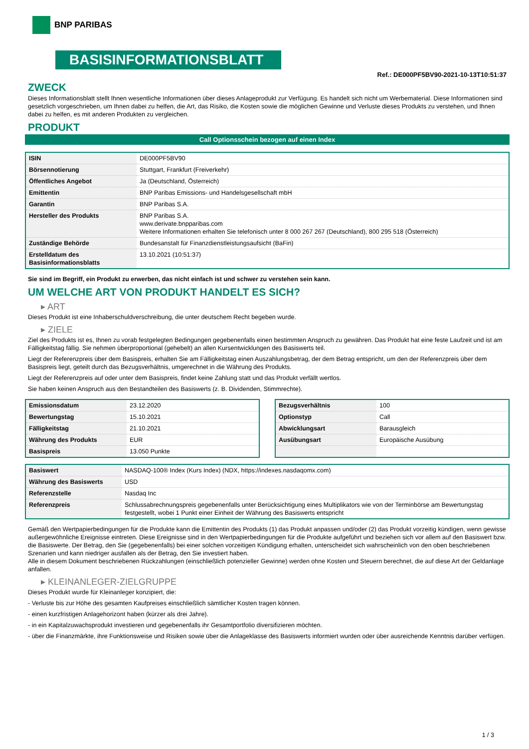BNP PARIBAS
BASISINFORMATIONSBLATT
Ref.: DE000PF5BV90-2021-10-13T10:51:37
ZWECK
Dieses Informationsblatt stellt Ihnen wesentliche Informationen über dieses Anlageprodukt zur Verfügung. Es handelt sich nicht um Werbematerial. Diese Informationen sind gesetzlich vorgeschrieben, um Ihnen dabei zu helfen, die Art, das Risiko, die Kosten sowie die möglichen Gewinne und Verluste dieses Produkts zu verstehen, und Ihnen dabei zu helfen, es mit anderen Produkten zu vergleichen.
PRODUKT
Call Optionsschein bezogen auf einen Index
| ISIN | DE000PF5BV90 |
| Börsennotierung | Stuttgart, Frankfurt (Freiverkehr) |
| Öffentliches Angebot | Ja (Deutschland, Österreich) |
| Emittentin | BNP Paribas Emissions- und Handelsgesellschaft mbH |
| Garantin | BNP Paribas S.A. |
| Hersteller des Produkts | BNP Paribas S.A. www.derivate.bnpparibas.com Weitere Informationen erhalten Sie telefonisch unter 8 000 267 267 (Deutschland), 800 295 518 (Österreich) |
| Zuständige Behörde | Bundesanstalt für Finanzdienstleistungsaufsicht (BaFin) |
| Erstelldatum des Basisinformationsblatts | 13.10.2021 (10:51:37) |
Sie sind im Begriff, ein Produkt zu erwerben, das nicht einfach ist und schwer zu verstehen sein kann.
UM WELCHE ART VON PRODUKT HANDELT ES SICH?
▸ ART
Dieses Produkt ist eine Inhaberschuldverschreibung, die unter deutschem Recht begeben wurde.
▸ ZIELE
Ziel des Produkts ist es, Ihnen zu vorab festgelegten Bedingungen gegebenenfalls einen bestimmten Anspruch zu gewähren. Das Produkt hat eine feste Laufzeit und ist am Fälligkeitstag fällig. Sie nehmen überproportional (gehebelt) an allen Kursentwicklungen des Basiswerts teil.
Liegt der Referenzpreis über dem Basispreis, erhalten Sie am Fälligkeitstag einen Auszahlungsbetrag, der dem Betrag entspricht, um den der Referenzpreis über dem Basispreis liegt, geteilt durch das Bezugsverhältnis, umgerechnet in die Währung des Produkts.
Liegt der Referenzpreis auf oder unter dem Basispreis, findet keine Zahlung statt und das Produkt verfällt wertlos.
Sie haben keinen Anspruch aus den Bestandteilen des Basiswerts (z. B. Dividenden, Stimmrechte).
| Emissionsdatum | 23.12.2020 |
| Bewertungstag | 15.10.2021 |
| Fälligkeitstag | 21.10.2021 |
| Währung des Produkts | EUR |
| Basispreis | 13.050 Punkte |
| Bezugsverhältnis | 100 |
| Optionstyp | Call |
| Abwicklungsart | Barausgleich |
| Ausübungsart | Europäische Ausübung |
| Basiswert | NASDAQ-100® Index (Kurs Index) (NDX, https://indexes.nasdaqomx.com) |
| Währung des Basiswerts | USD |
| Referenzstelle | Nasdaq Inc |
| Referenzpreis | Schlussabrechnungspreis gegebenenfalls unter Berücksichtigung eines Multiplikators wie von der Terminbörse am Bewertungstag festgestellt, wobei 1 Punkt einer Einheit der Währung des Basiswerts entspricht |
Gemäß den Wertpapierbedingungen für die Produkte kann die Emittentin des Produkts (1) das Produkt anpassen und/oder (2) das Produkt vorzeitig kündigen, wenn gewisse außergewöhnliche Ereignisse eintreten. Diese Ereignisse sind in den Wertpapierbedingungen für die Produkte aufgeführt und beziehen sich vor allem auf den Basiswert bzw. die Basiswerte. Der Betrag, den Sie (gegebenenfalls) bei einer solchen vorzeitigen Kündigung erhalten, unterscheidet sich wahrscheinlich von den oben beschriebenen Szenarien und kann niedriger ausfallen als der Betrag, den Sie investiert haben.
Alle in diesem Dokument beschriebenen Rückzahlungen (einschließlich potenzieller Gewinne) werden ohne Kosten und Steuern berechnet, die auf diese Art der Geldanlage anfallen.
▸ KLEINANLEGER-ZIELGRUPPE
Dieses Produkt wurde für Kleinanleger konzipiert, die:
- Verluste bis zur Höhe des gesamten Kaufpreises einschließlich sämtlicher Kosten tragen können.
- einen kurzfristigen Anlagehorizont haben (kürzer als drei Jahre).
- in ein Kapitalzuwachsprodukt investieren und gegebenenfalls ihr Gesamtportfolio diversifizieren möchten.
- über die Finanzmärkte, ihre Funktionsweise und Risiken sowie über die Anlageklasse des Basiswerts informiert wurden oder über ausreichende Kenntnis darüber verfügen.
1 / 3